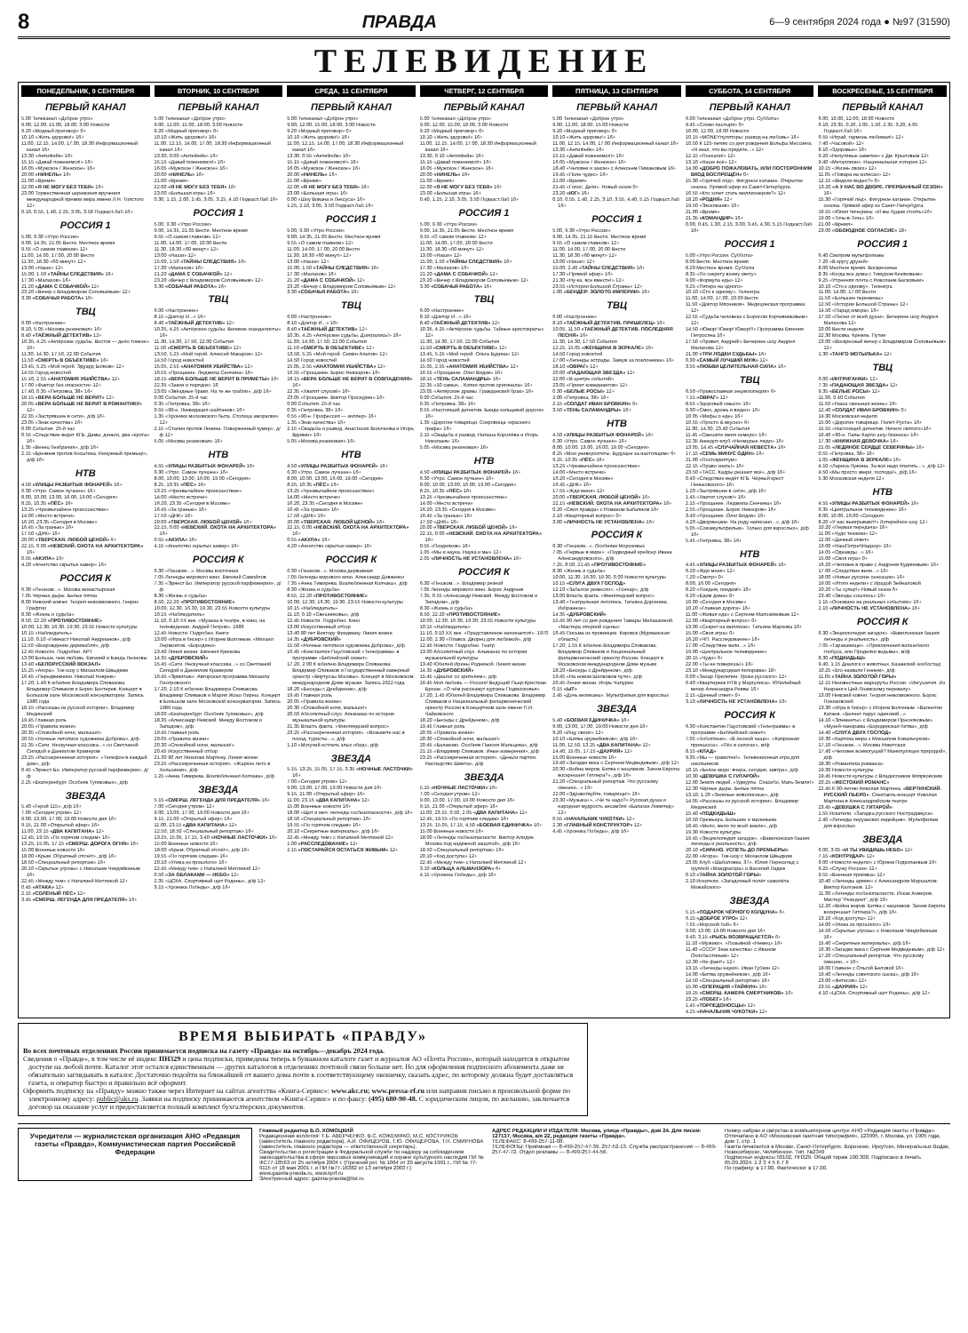8 ПРАВДА 6—9 сентября 2024 года ● №97 (31590)
ТЕЛЕВИДЕНИЕ
ПОНЕДЕЛЬНИК, 9 СЕНТЯБРЯ
ПЕРВЫЙ КАНАЛ
5.00 Телеканал «Доброе утро»
9.00, 12.00, 15.00, 18.00, 3.00 Новости
9.20 «Модный приговор» 0+
10.10 «Жить здорово!» 16+
11.00, 12.15, 14.00, 17.00, 18.30 Информационный канал 16+
13.30 «АнтиФейк» 16+
15.15 «Давай поженимся!» 16+
16.05 «Мужское / Женское» 16+
20.00 «НИНЕЛЬ» 16+
21.00 «Время»
22.00 «Я НЕ МОГУ БЕЗ ТЕБЯ» 16+
23.00 Торжественная церемония вручения международной премии мира имени Л.Н. Толстого 12+
0.10, 0.55, 1.40, 2.25, 3.05, 3.50 Подкаст.Лаб 16+
РОССИЯ 1
5.00, 9.30 «Утро России»
9.00, 14.35, 21.05 Вести. Местное время
9.55 «О самом главном» 12+
11.00, 14.00, 17.00, 20.00 Вести
11.30, 18.30 «60 минут» 12+
13.00 «Наши» 12+
15.00, 1.50 «ТАЙНЫ СЛЕДСТВИЯ» 16+
17.30 «Малахов» 16+
21.20 «ДАМА С СОБАЧКОЙ» 12+
23.20 «Вечер с Владимиром Соловьёвым» 12+
3.30 «СОБАЧЬЯ РАБОТА» 16+
ТВЦ
6.00 «Настроение»
8.10, 5.05 «Москва резиновая» 16+
8.40 «ТАЁЖНЫЙ ДЕТЕКТИВ» 12+
10.35, 4.25 «Актёрские судьбы. Восток — дело тонкое» 16+
11.30, 14.30, 17.50, 22.00 События
11.50 «СМЕРТЬ В ОБЪЕКТИВЕ» 16+
13.45, 5.25 «Мой герой. Эдуард Бояков» 12+
14.55 Город новостей
15.10, 2.55 «АНАТОМИЯ УБИЙСТВА» 12+
17.00 «Фактор без опасности» 12+
17.40, 0.35 «Петровка, 38» 16+
18.15 «ВЕРА БОЛЬШЕ НЕ ВЕРИТ» 12+
20.05 «ВЕРА БОЛЬШЕ НЕ ВЕРИТ В РОМАНТИКУ» 12+
22.35 «Застрявшие в сети», д/ф 16+
23.05 «Знак качества» 16+
0.00 События. 25-й час
0.55 «Следствие ведет КГБ. Дамы, деньги, два «крота» 16+
1.35 «Венец безбрачия», д/ф 16+
2.15 «Брежнев против Косыгина. Ненужный премьер», д/ф 16+
НТВ
4.50 «УЛИЦЫ РАЗБИТЫХ ФОНАРЕЙ» 16+
6.30 «Утро. Самое лучшее» 16+
8.00, 10.00, 13.00, 16.00, 19.00 «Сегодня»
8.25, 10.35 «ПЁС» 16+
13.25 «Чрезвычайное происшествие»
14.00 «Место встречи»
16.20, 23.35 «Сегодня в Москве»
16.45 «За гранью» 16+
17.50 «ДНК» 16+
20.00 «ТВЕРСКАЯ. ЛЮБОЙ ЦЕНОЙ» 6+
22.15, 0.00 «НЕВСКИЙ. ОХОТА НА АРХИТЕКТОРА» 16+
0.55 «АКУЛА» 16+
4.20 «Агентство скрытых камер» 16+
РОССИЯ К
6.30 «Пешком...». Москва монастырская
7.05 Чёрные дыры. Белые пятна
8.00 Невский ковчег. Теория невозможного. Генрих Графтио
8.30 «Жизнь и судьба»
8.50, 22.20 «ПРОТИВОСТОЯНИЕ»
10.00, 12.30, 16.30, 19.30, 23.55 Новости культуры
10.15 «Наблюдатель»
11.10, 0.10 «Гимнаст Николай Андрианов», д/ф
11.50 «Возрождение дирижабля», д/ф
12.45 Новости. Подробно. АРТ
13.00 Больше, чем любовь. Евгений и Банда Леоновы
13.40 «БЕЛОРУССКИЙ ВОКЗАЛ»
15.25 «Агора». Ток-шоу с Михаилом Швыдким
16.45 «Передвижники. Николай Неврев»
17.20, 1.40 К юбилею Владимира Спивакова. Владимир Спиваков и Борис Бехтерев. Концерт в Большом зале Московской консерватории. Запись 1980 года
18.15 «Рассказы из русской истории». Владимир Мединский
19.45 Главная роль
20.05 «Правила жизни»
20.35 «Спокойной ночи, малыши!»
20.55 «Ночные летописи художника Доброва», д/ф
21.35 «Сати. Нескучная классика...» со Светланой Сигидой и Даниилом Крамером
23.25 «Рассекреченная история». «Телефон в каждый дом», д/ф
0.45 «Эрнест Бо. Император русской парфюмерии», д/ф
2.25 «Екатеринбург. Особняк Тупиковых», д/ф
ЗВЕЗДА
5.40 «Герой 115», д/ф 16+
7.00 «Сегодня утром» 12+
9.00, 13.00, 17.00, 19.00 Новости дня 16+
9.15, 21.00 «Открытый эфир» 16+
11.00, 23.15 «ДВА КАПИТАНА» 12+
12.45, 19.55 «По горячим следам» 16+
13.25, 15.05, 17.15 «СМЕРШ. ДОРОГА ОГНЯ» 16+
15.00 Военные новости 16+
18.00 «Крым. Обратный отсчёт», д/ф 16+
18.50 «Специальный репортаж» 16+
20.10 «Скрытые угрозы» с Николаем Чиндяйкиным 16+
22.45 «Между тем» с Наталией Метлиной 12+
0.45 «АТАКА» 12+
2.15 «СОЛЁНЫЙ ПЁС» 12+
3.45 «СМЕРШ. ЛЕГЕНДА ДЛЯ ПРЕДАТЕЛЯ» 16+
ВТОРНИК, 10 СЕНТЯБРЯ
ПЕРВЫЙ КАНАЛ
5.00 Телеканал «Доброе утро»
9.00, 12.00, 15.00, 18.00, 3.00 Новости
9.20 «Модный приговор» 0+
10.10 «Жить здорово!» 16+
11.00, 12.15, 14.00, 17.00, 18.30 Информационный канал 16+
13.30, 0.00 «АнтиФейк» 16+
15.15 «Давай поженимся!» 16+
16.05 «Мужское / Женское» 16+
20.00 «НИНЕЛЬ» 16+
21.00 «Время»
22.00 «Я НЕ МОГУ БЕЗ ТЕБЯ» 16+
23.00 «Большая игра» 16+
0.30, 1.15, 2.00, 2.45, 3.05, 3.25, 4.10 Подкаст.Лаб 16+
РОССИЯ 1
5.00, 9.30 «Утро России»
9.00, 14.35, 21.05 Вести. Местное время
9.55 «О самом главном» 12+
11.00, 14.00, 17.00, 20.00 Вести
11.30, 18.30 «60 минут» 12+
13.00 «Наши» 12+
15.00, 1.50 «ТАЙНЫ СЛЕДСТВИЯ» 16+
17.30 «Малахов» 16+
21.20 «ДАМА С СОБАЧКОЙ» 12+
23.20 «Вечер с Владимиром Соловьёвым» 12+
3.30 «СОБАЧЬЯ РАБОТА» 16+
ТВЦ
6.00 «Настроение»
8.15 «Доктор И...» 16+
8.40 «ТАЁЖНЫЙ ДЕТЕКТИВ» 12+
10.35, 4.25 «Актёрские судьбы. Великие скандалисты» 16+
11.30, 14.30, 17.50, 22.00 События
11.50 «СМЕРТЬ В ОБЪЕКТИВЕ» 12+
13.50, 5.25 «Мой герой. Алексей Макаров» 12+
14.50 Город новостей
15.05, 2.55 «АНАТОМИЯ УБИЙСТВА» 12+
16.55 «Прощание. Людмила Сенчина» 16+
18.15 «ВЕРА БОЛЬШЕ НЕ ВЕРИТ В ПРИМЕТЫ» 16+
22.35 «Закон и порядок» 16
23.05 «Звёздные браки. На те же грабли», д/ф 16+
0.00 События. 25-й час
0.35 «Петровка, 38» 16+
0.55 «90-е. Ликвидация шайтанов» 16+
1.35 «Хроники московского быта. Столица аморалки» 12+
2.15 «Сталин против Ленина. Поверженный кумир», д/ф 12+
5.05 «Москва резиновая» 16+
НТВ
4.55 «УЛИЦЫ РАЗБИТЫХ ФОНАРЕЙ» 16+
6.30 «Утро. Самое лучшее» 16+
8.00, 10.00, 13.00, 16.00, 19.00 «Сегодня»
8.25, 10.35 «ПЁС» 16+
13.25 «Чрезвычайное происшествие»
14.00 «Место встречи»
16.20, 23.35 «Сегодня в Москве»
16.45 «За гранью» 16+
17.50 «ДНК» 16+
20.00 «ТВЕРСКАЯ. ЛЮБОЙ ЦЕНОЙ» 16+
22.15, 0.00 «НЕВСКИЙ. ОХОТА НА АРХИТЕКТОРА» 16+
0.55 «АКУЛА» 16+
4.15 «Агентство скрытых камер» 16+
РОССИЯ К
6.30 «Пешком...». Москва восточная
7.05 Легенды мирового кино. Евгений Самойлов
7.35 «Эрнест Бо. Император русской парфюмерии», д/ф
8.30 «Жизнь и судьба»
8.50, 22.20 «ПРОТИВОСТОЯНИЕ»
10.00, 12.30, 16.30, 19.30, 23.55 Новости культуры
10.15 «Наблюдатель»
11.10, 0.10 ХХ век. «Музыка в театре, в кино, на телевидении. Андрей Петров». 1986
12.45 Новости. Подробно. Книги
13.00 «Игра в бисер» с Игорем Волгиным. «Михаил Лермонтов. «Бородино»
13.40 Линия жизни. Евгения Крюкова
14.35 «ДУБРОВСКИЙ»
15.45 «Сати. Нескучная классика...» со Светланой Сигидой и Даниилом Крамером
16.45 «Эрмитаж». Авторская программа Михаила Пиотровского
17.20, 2.10 К юбилею Владимира Спивакова. Владимир Спиваков и Мария Жоао Пиреш. Концерт в Большом зале Московской консерватории. Запись 1989 года
18.00 «Екатеринбург. Особняк Тупиковых», д/ф
18.35 «Александр Невский. Между Востоком и Западом», д/ф
19.45 Главная роль
20.05 «Правила жизни»
20.30 «Спокойной ночи, малыши!»
20.45 Искусственный отбор
21.30 90 лет Николаю Мартену. Линия жизни
23.25 «Рассекреченная история». «Жаркое лето в Хельсинки», д/ф
1.25 «Анна Тимирева. Возлюбленная Колчака», д/ф
ЗВЕЗДА
5.15 «СМЕРШ. ЛЕГЕНДА ДЛЯ ПРЕДАТЕЛЯ» 16+
7.00 «Сегодня утром» 12+
9.00, 13.00, 17.00, 19.00 Новости дня 16+
9.15, 21.00 «Открытый эфир» 16+
11.00, 23.15 «ДВА КАПИТАНА» 12+
12.50, 18.50 «Специальный репортаж» 16+
13.25, 15.05, 17.15, 3.40 «НОЧНЫЕ ЛАСТОЧКИ» 16+
15.00 Военные новости 16+
18.00 «Крым. Обратный отсчёт», д/ф 16+
19.55 «По горячим следам» 16+
20.10 «Улика из прошлого» 16+
22.45 «Между тем» с Наталией Метлиной 12+
0.50 «ЗА ОБЛАКАМИ — НЕБО» 12+
2.35 «ЦСКА. Спортивный щит Родины», д/ф 12+
3.15 «Хроника Победы», д/ф 16+
СРЕДА, 11 СЕНТЯБРЯ
ПЕРВЫЙ КАНАЛ
5.00 Телеканал «Доброе утро»
9.00, 12.00, 15.00, 18.00, 3.00 Новости
9.20 «Модный приговор» 0+
10.10 «Жить здорово!» 16+
11.00, 12.15, 14.00, 17.00, 18.30 Информационный канал 16+
13.30, 0.55 «АнтиФейк» 16+
15.15 «Давай поженимся!» 16+
16.05 «Мужское / Женское» 16+
20.00 «НИНЕЛЬ» 16+
21.00 «Время»
22.00 «Я НЕ МОГУ БЕЗ ТЕБЯ» 16+
23.00 «Большая игра» 16+
0.00 «Шоу Вована и Лексуса» 16+
1.25, 2.10, 3.05, 3.50 Подкаст.Лаб 16+
РОССИЯ 1
5.00, 9.30 «Утро России»
9.00, 14.35, 21.05 Вести. Местное время
9.55 «О самом главном» 12+
11.00, 14.00, 17.00, 20.00 Вести
11.30, 18.30 «60 минут» 12+
13.00 «Наши» 12+
15.00, 1.50 «ТАЙНЫ СЛЕДСТВИЯ» 16+
17.30 «Малахов» 16+
21.20 «ДАМА С СОБАЧКОЙ» 12+
23.20 «Вечер с Владимиром Соловьёвым» 12+
3.30 «СОБАЧЬЯ РАБОТА» 16+
ТВЦ
6.00 «Настроение»
8.10 «Доктор И...» 16+
8.40 «ТАЁЖНЫЙ ДЕТЕКТИВ» 12+
10.35, 4.25 «Актёрские судьбы. Доигрались!» 16+
11.30, 14.30, 17.50, 22.00 События
11.50 «СМЕРТЬ В ОБЪЕКТИВЕ» 12+
13.50, 5.25 «Мой герой. Семён Альтов» 12+
14.50 Город новостей
15.05, 2.55 «АНАТОМИЯ УБИЙСТВА» 12+
16.55 «Прощание. Борис Невзоров» 16+
18.15 «ВЕРА БОЛЬШЕ НЕ ВЕРИТ В СОВПАДЕНИЯ» 16+
22.35 «Хватит слухов!» 16+
23.05 «Прощание. Виктор Проскурин» 16+
0.00 События. 25-й час
0.35 «Петровка, 38» 16+
0.55 «90-е. Профессия — киллер» 16+
1.35 «Знак качества» 16+
2.15 «Свадьба и развод. Анастасия Волочкова и Игорь Вдовин» 16+
5.05 «Москва резиновая» 16+
НТВ
4.50 «УЛИЦЫ РАЗБИТЫХ ФОНАРЕЙ» 16+
6.30 «Утро. Самое лучшее» 16+
8.00, 10.00, 13.00, 16.00, 19.00 «Сегодня»
8.25, 10.35 «ПЁС» 16+
13.25 «Чрезвычайное происшествие»
14.00 «Место встречи»
16.20, 23.35 «Сегодня в Москве»
16.45 «За гранью» 16+
17.50 «ДНК» 16+
20.00 «ТВЕРСКАЯ. ЛЮБОЙ ЦЕНОЙ» 16+
22.15, 0.00 «НЕВСКИЙ. ОХОТА НА АРХИТЕКТОРА» 16+
0.55 «АКУЛА» 16+
4.20 «Агентство скрытых камер» 16+
РОССИЯ К
6.30 «Пешком...». Москва державная
7.05 Легенды мирового кино. Александр Довженко
7.35 «Анна Тимирева. Возлюбленная Колчака», д/ф
8.30 «Жизнь и судьба»
8.55, 22.20 «ПРОТИВОСТОЯНИЕ»
10.00, 12.30, 16.30, 19.30, 23.55 Новости культуры
10.15 «Наблюдатель»
11.10, 0.10 «Свешниковы», д/ф
12.45 Новости. Подробно. Кино
13.00 Искусственный отбор
13.40 80 лет Виктору Фридману. Линия жизни
14.35 «ДУБРОВСКИЙ»
15.50 «Ночные летописи художника Доброва», д/ф
16.45 «Константин Паустовский «Телеграмма» в программе «Библейский сюжет»
17.20, 2.00 К юбилею Владимира Спивакова. Владимир Спиваков и Государственный камерный оркестр «Виртуозы Москвы». Концерт в Московском международном Доме музыки. Запись 2022 года
18.20 «Беседы с Дрейденом», д/ф
19.45 Главная роль
20.05 «Правила жизни»
20.30 «Спокойной ночи, малыши!»
20.50 Абсолютный слух. Альманах по истории музыкальной культуры
21.35 Власть факта. «Финляндский вопрос»
23.25 «Рассекреченная история». «Возьмите нас в поход, туристы...», д/ф
1.10 «Могучий истлеть злых обид», д/ф
ЗВЕЗДА
5.15, 13.25, 15.05, 17.15, 3.35 «НОЧНЫЕ ЛАСТОЧКИ» 16+
7.00 «Сегодня утром» 12+
9.00, 13.00, 17.00, 19.00 Новости дня 16+
9.15, 21.00 «Открытый эфир» 16+
11.00, 23.15 «ДВА КАПИТАНА» 12+
15.00 Военные новости 16+
18.00 «Щит и меч: легенды госбезопасности», д/ф 16+
18.50 «Специальный репортаж» 16+
19.55 «По горячим следам» 16+
20.10 «Секретные материалы», д/ф 16+
22.45 «Между тем» с Наталией Метлиной 12+
1.00 «РАССЛЕДОВАНИЕ» 12+
2.15 «ПОСТАРАЙСЯ ОСТАТЬСЯ ЖИВЫМ» 12+
ЧЕТВЕРГ, 12 СЕНТЯБРЯ
ПЕРВЫЙ КАНАЛ
5.00 Телеканал «Доброе утро»
9.00, 12.00, 15.00, 18.00, 3.00 Новости
9.20 «Модный приговор» 0+
10.10 «Жить здорово!» 16+
11.00, 12.15, 14.00, 17.00, 18.30 Информационный канал 16+
13.30, 0.10 «АнтиФейк» 16+
15.15 «Давай поженимся!» 16+
16.05 «Мужское / Женское» 16+
20.00 «НИНЕЛЬ» 16+
21.00 «Время»
22.00 «Я НЕ МОГУ БЕЗ ТЕБЯ» 16+
23.00 «Большая игра» 16+
0.40, 1.25, 2.10, 3.05, 3.50 Подкаст.Лаб 16+
РОССИЯ 1
5.00, 9.30 «Утро России»
9.00, 14.35, 21.05 Вести. Местное время
9.55 «О самом главном» 12+
11.00, 14.00, 17.00, 20.00 Вести
11.30, 18.30 «60 минут» 12+
13.00 «Наши» 12+
15.00, 1.50 «ТАЙНЫ СЛЕДСТВИЯ» 16+
17.30 «Малахов» 16+
21.20 «ДАМА С СОБАЧКОЙ» 12+
23.20 «Вечер с Владимиром Соловьёвым» 12+
3.30 «СОБАЧЬЯ РАБОТА» 16+
ТВЦ
6.00 «Настроение»
8.10 «Доктор И...» 16+
8.40 «ТАЁЖНЫЙ ДЕТЕКТИВ» 12+
10.35, 4.25 «Актёрские судьбы. Тайные аристократы» 12+
11.30, 14.30, 17.50, 22.00 События
11.50 «СМЕРТЬ В ОБЪЕКТИВЕ» 12+
13.45, 5.25 «Мой герой. Ольга Будина» 12+
14.50 Город новостей
15.05, 2.55 «АНАТОМИЯ УБИЙСТВА» 12+
16.55 «Прощание. Олег Видов» 16+
18.15 «ТЕНЬ САЛАМАНДРЫ» 16+
22.35 «10 самых... Копии против оригинала» 16+
23.05 «Актёрские драмы. Гражданский брак» 16+
0.00 События. 25-й час
0.35 «Петровка, 38» 16+
0.55 «Настоящий детектив. Банда кольцевой дороги» 16+
1.35 «Дорогие товарищи. Сокровища «красного графа» 16+
2.15 «Свадьба и развод. Наташа Королёва и Игорь Николаев» 16+
5.05 «Москва резиновая» 16+
НТВ
4.50 «УЛИЦЫ РАЗБИТЫХ ФОНАРЕЙ» 16+
6.30 «Утро. Самое лучшее» 16+
8.00, 10.00, 13.00, 16.00, 19.00 «Сегодня»
8.25, 10.35 «ПЁС» 16+
13.25 «Чрезвычайное происшествие»
14.00 «Место встречи»
16.20, 23.35 «Сегодня в Москве»
16.45 «За гранью» 16+
17.50 «ДНК» 16+
20.00 «ТВЕРСКАЯ. ЛЮБОЙ ЦЕНОЙ» 16+
22.15, 0.00 «НЕВСКИЙ. ОХОТА НА АРХИТЕКТОРА» 16+
0.55 «Поздняков» 16+
1.05 «Мы и наука. Наука и мы» 12+
2.05 «ЛИЧНОСТЬ НЕ УСТАНОВЛЕНА» 16+
РОССИЯ К
6.30 «Пешком...». Владимир резной
7.05 Легенды мирового кино. Борис Андреев
7.35, 0.55 «Александр Невский. Между Востоком и Западом», д/ф
8.30 «Жизнь и судьба»
8.50, 22.20 «ПРОТИВОСТОЯНИЕ»
10.00, 12.30, 16.30, 19.30, 23.55 Новости культуры
10.15 «Наблюдатель»
11.10, 0.10 ХХ век. «Представление начинается!». 1970
12.00, 2.30 «Плавск. Дворец для любимой», д/ф
12.45 Новости. Подробно. Театр
13.00 Абсолютный слух. Альманах по истории музыкальной культуры
13.40 Юбилей Ирины Родниной. Линия жизни
14.35 «ДУБРОВСКИЙ»
15.45 «Диалог со зрителем», д/ф
16.45 Моя любовь — Россия! Ведущий Пьер-Кристиан Броше. «О чём расскажут курганы Подмосковья»
17.20, 1.45 Юбилей Владимира Спивакова. Владимир Спиваков и Национальный филармонический оркестр России в Концертном зале имени П.И. Чайковского
18.20 «Беседы с Дрейденом», д/ф
19.45 Главная роль
20.05 «Правила жизни»
20.30 «Спокойной ночи, малыши!»
20.45 «Балаково. Особняк Паисия Мальцева», д/ф
21.15 «Владимир Спиваков. Иные измерения», д/ф
23.25 «Рассекреченная история». «Деньги партии. Наследство Шмита», д/ф
ЗВЕЗДА
5.15 «НОЧНЫЕ ЛАСТОЧКИ» 16+
7.00 «Сегодня утром» 12+
9.00, 13.00, 17.00, 19.00 Новости дня 16+
9.15, 21.00 «Открытый эфир» 16+
11.00, 23.15, 0.50, 2.05 «ДВА КАПИТАНА» 12+
12.45, 19.55 «По горячим следам» 16+
13.25, 15.05, 17.15, 4.50 «БОЕВАЯ ЕДИНИЧКА» 16+
15.00 Военные новости 16+
18.00 «Легенды госбезопасности. Виктор Алидин. Москва под надёжной защитой», д/ф 16+
18.50 «Специальный репортаж» 16+
20.10 «Код доступа» 12+
22.45 «Между тем» с Наталией Метлиной 12+
3.10 «КОЛЬЦА АЛЬМАНЗОРА» 6+
4.15 «Хроника Победы», д/ф 16+
ПЯТНИЦА, 13 СЕНТЯБРЯ
ПЕРВЫЙ КАНАЛ
5.00 Телеканал «Доброе утро»
9.00, 12.00, 18.00, 15.00 Новости
9.20 «Модный приговор» 0+
10.10 «Жить здорово!» 16+
11.00, 12.15, 14.00, 17.00 Информационный канал 16+
13.30 «АнтиФейк» 16+
15.15 «Давай поженимся!» 16+
16.05 «Мужское / Женское» 16+
18.40 «Человек и закон» с Алексеем Пимановым 16+
19.45 «Поле чудес» 16+
21.00 «Время»
21.45 «Голос. Дети». Новый сезон 0+
23.20 «ЮГ» 16+
0.10, 0.55, 1.40, 2.25, 3.10, 3.55, 4.40, 5.15 Подкаст.Лаб 16+
РОССИЯ 1
5.00, 9.30 «Утро России»
9.00, 14.35, 21.15 Вести. Местное время
9.55 «О самом главном» 12+
11.00, 14.00, 17.00, 20.00 Вести
11.30, 18.30 «60 минут» 12+
13.00 «Наши» 12+
15.00, 2.40 «ТАЙНЫ СЛЕДСТВИЯ» 16+
17.30 «Прямой эфир» 16+
21.30 «Ну-ка, все вместе!» 12+
23.55 «Истории Большой Страны» 12+
1.00 «БЕНДЕР: ЗОЛОТО ИМПЕРИИ» 16+
ТВЦ
6.00 «Настроение»
8.10 «ТАЁЖНЫЙ ДЕТЕКТИВ. ПРИШЕЛЕЦ» 16+
10.05, 11.50 «ТАЁЖНЫЙ ДЕТЕКТИВ. ПОСЛЕДНЯЯ ПЕСНЯ» 16+
11.30, 14.30, 17.50 События
12.25, 15.05 «ЖЕНЩИНА В ЗЕРКАЛЕ» 16+
14.50 Город новостей
17.00 «Легенды эстрады. Замуж за поклонника» 16+
18.10 «ОВРАГ» 12+
20.00 «ПАДАЮЩАЯ ЗВЕЗДА» 12+
22.00 «В центре событий»
23.05 «Приют комедиантов» 12+
0.30 «БЕЛЫЕ РОСЫ» 12+
2.00 «Петровка, 38» 16+
2.15 «СОЛДАТ ИВАН БРОВКИН» 0+
3.50 «ТЕНЬ САЛАМАНДРЫ» 16+
НТВ
4.50 «УЛИЦЫ РАЗБИТЫХ ФОНАРЕЙ» 16+
6.30 «Утро. Самое лучшее» 16+
8.00, 10.00, 13.00, 16.00, 19.00 «Сегодня»
8.25 «Мои университеты. Будущее за настоящим» 6+
9.25, 10.35 «ПЁС» 16+
13.25 «Чрезвычайное происшествие»
14.00 «Место встречи»
16.20 «Сегодня в Москве»
16.45 «ДНК» 16+
17.55 «Жди меня» 12+
20.00 «ТВЕРСКАЯ. ЛЮБОЙ ЦЕНОЙ» 16+
22.15 «НЕВСКИЙ. ОХОТА НА АРХИТЕКТОРА» 16+
0.20 «Своя правда» с Романом Бабаяном 16+
2.10 «Квартирный вопрос» 0+
3.00 «ЛИЧНОСТЬ НЕ УСТАНОВЛЕНА» 16+
РОССИЯ К
6.30 «Пешком...». Особняки Морозовых
7.05 «Первые в мире». «Подводный крейсер Ивана Александровского», д/ф
7.25, 8.50, 21.45 «ПРОТИВОСТОЯНИЕ»
8.30 «Жизнь и судьба»
10.00, 12.30, 16.30, 19.30, 0.00 Новости культуры
10.15 «СЛУГА ДВУХ ГОСПОД»
12.10 «Забытое ремесло». «Гончар», д/ф
13.00 Власть факта. «Финляндский вопрос»
13.40 «Театральная летопись. Татьяна Доронина. Избранное»
14.35 «ДУБРОВСКИЙ»
15.45 90 лет со дня рождения Тамары Милашкиной. «Мастера оперной сцены»
16.45 Письма из провинции. Кировск (Мурманская область)
17.20, 1.55 К юбилею Владимира Спивакова. Владимир Спиваков и Национальный филармонический оркестр России. Концерт в Московском международном Доме музыки
18.20 «Беседы с Дрейденом», д/ф
19.45 «На новом Шёлковом пути», д/ф
20.45 Линия жизни. Игорь Чапурин
0.15 «ЫТ»
2.45 «Дочь великана». Мультфильм для взрослых
ЗВЕЗДА
5.40 «БОЕВАЯ ЕДИНИЧКА» 16+
9.00, 13.00, 17.00, 19.00 Новости дня 16+
9.20 «Ищу своих» 12+
10.10 «Битва оружейников», д/ф 16+
11.00, 12.50, 13.25 «ДВА КАПИТАНА» 12+
14.40, 15.05, 17.15 «ДАУРИЯ» 12+
15.00 Военные новости 16+
19.40 «Загадки века с Сергеем Медведевым», д/ф 12+
20.30 «Война миров. Битва с нацизмом. Зачем Европа воскрешает Гитлера?», д/ф 16+
21.20 «Специальный репортаж. Что русскому смешно...» 16+
22.00 «Здравствуйте, товарищи!» 16+
23.30 «Музыка+». «Чё те надо?» Русская душа и народная мудрость ансамбля «Балаган Лимитед» 12+
0.55 «НАЧАЛЬНИК ЧУКОТКИ» 12+
2.30 «ГЛАВНЫЙ КОНСТРУКТОР» 12+
4.45 «Хроника Победы», д/ф 16+
СУББОТА, 14 СЕНТЯБРЯ
ПЕРВЫЙ КАНАЛ
6.00 Телеканал «Доброе утро. Суббота»
9.45 «Слово пастыря» 0+
10.00, 12.00, 18.00 Новости
10.15 «MONEYпуляторы: развод на любовь» 16+
10.50 К 125-летию со дня рождения Вольфа Мессинга. «Я знал, что вы придёте...» 12+
12.15 «Поехали!» 12+
13.10 «Наше всё» 12+
14.00 «ДОБРО ПОЖАЛОВАТЬ, ИЛИ ПОСТОРОННИМ ВХОД ВОСПРЕЩЁН» 0+
15.30 «Горячий лёд». Фигурное катание. Открытие сезона. Прямой эфир из Санкт-Петербурга.
16.55 «Кто хочет стать миллионером?» 12+
18.20 «РОДНЯ» 12+
19.50 «Эксклюзив» 16+
21.00 «Время»
21.35 «КОМАНДИР» 16+
0.00, 0.45, 1.30, 2.15, 3.00, 3.45, 4.30, 5.15 Подкаст.Лаб 16+
РОССИЯ 1
5.00 «Утро России. Суббота»
8.00 Вести. Местное время
8.20 Местное время. Суббота
8.35 «По секрету всему свету»
9.00 «Формула еды» 12+
9.25 «Пятеро на одного»
10.10 «Сто к одному». Телеигра
11.00, 14.00, 17.00, 20.00 Вести
11.50 «Доктор Мясников». Медицинская программа 12+
12.55 «Судьба человека с Борисом Корчевниковым» 12+
14.50 «Юмор! Юмор! Юмор!!!» Программа Евгения Петросяна 16+
17.50 «Привет, Андрей!» Вечернее шоу Андрея Малахова 12+
21.00 «ТРИ ЛОДКИ СУДЬБЫ» 16+
0.30 «САМЫЙ ЛУЧШИЙ МУЖ» 12+
3.55 «ЛЮБВИ ЦЕЛИТЕЛЬНАЯ СИЛА» 16+
ТВЦ
6.50 «Православная энциклопедия» 6+
7.15 «ОВРАГ» 12+
8.55 «Здоровый смысл» 16+
9.30 «Смех, дрожь и видео» 16+
10.05 «Мифы о еде» 16+
10.55 «Просто & вкусно» 6+
11.30, 14.30, 23.40 События
11.45 «Смешите меня семеро» 16+
12.35 Анекдот-клуб «Нехмурые люди» 16+
13.05, 14.45 «СЛУЧАЙНАЯ НЕВЕСТА» 16+
17.15 «СЕМЬ МИНУС ОДИН» 16+
21.00 «Постскриптум»
22.15 «Право знать!» 16+
23.50 «ТАСС. Кадры решают всё», д/ф 16+
0.40 «Следствие ведёт КГБ. Чёрный крест Пеньковского» 16+
1.20 «Застрявшие в сети», д/ф 16+
1.45 «Хватит слухов!» 16+
2.15 «Прощание. Людмила Сенчина» 16+
2.55 «Прощание. Борис Невзоров» 16+
3.40 «Прощание. Олег Видов» 16+
4.20 «Дворжецкие. На роду написано...», д/ф 16+
5.05 «Союзмультфильм». Только для взрослых», д/ф 16+
5.45 «Петровка, 38» 16+
НТВ
4.45 «УЛИЦЫ РАЗБИТЫХ ФОНАРЕЙ» 16+
6.20 «Жди меня» 12+
7.20 «Смотр» 0+
8.00, 16.00 «Сегодня»
8.20 «Поедем, поедим!» 16+
9.20 «Едим дома» 0+
10.00 «Сегодня в Москве»
10.20 «Главная дорога» 16+
11.00 «Живая еда» с Сергеем Малозёмовым 12+
12.00 «Квартирный вопрос» 0+
13.00 «Секрет на миллион». Татьяна Маркова 16+
15.00 «Своя игра» 0+
16.20 «ЧП. Расследование» 16+
17.00 «Следствие вели...» 16+
19.00 «Центральное телевидение»
20.15 «Чудо» 6+
22.00 «Ты не поверишь!» 16+
23.10 «Международная пилорама» 18+
0.00 «Захар Прилепин. Уроки русского» 12+
0.40 «Квартирник НТВ у Маргулиса». Юбилейный вечер Александра Реввы 16+
2.15 «Дачный ответ» 0+
3.10 «ЛИЧНОСТЬ НЕ УСТАНОВЛЕНА» 16+
РОССИЯ К
6.30 «Константин Паустовский «Телеграмма» в программе «Библейский сюжет»
7.05 «Хоботёнок». «В лесной чаще». «Капризная принцесса». «Пёс в сапогах», м/ф
8.15 «КЛАД»
9.35 «Мы — грамотеи!». Телевизионная игра для школьников
10.15 «Белое море: вчера, сегодня, завтра», д/ф
10.30 «ДЕВУШКА С ГИТАРОЙ»
12.00 Земля людей. «Удмурты. Спасибо, Мать-Земля!»
12.30 Чёрные дыры. Белые пятна
13.10, 1.20 «Зелёные живописные», д/ф
14.05 «Рассказы из русской истории». Владимир Мединский
15.40 «ПОДКИДЫШ»
16.50 Премьера. Большие и маленькие
18.45 «Мело, мело по всей земле», д/ф
19.30 Новости культуры
19.45 «Энциклопедия загадок». «Вавилонская башня: легенды и реальность», д/ф
20.10 «СИРАНО. УСПЕТЬ ДО ПРЕМЬЕРЫ»
22.00 «Агора». Ток-шоу с Михаилом Швыдким
23.05 Клуб «Шаболовка, 37». Юлия Пересильд с группой «Мандрагора» и Василий Ладюк
0.10 «ТАЙНА ЗОЛОТОЙ ГОРЫ»
2.10 Искатели. «Загадочный полёт самолёта Можайского»
ЗВЕЗДА
5.15 «ПОДАРОК ЧЁРНОГО КОЛДУНА» 6+
6.15 «ДОБРОЕ УТРО» 12+
7.55 «Морской бой» 6+
9.00, 13.00, 19.00 Новости дня 16+
9.40, 3.15 «РЫСЬ ВОЗВРАЩАЕТСЯ» 6+
11.10 «Мужики». «Позывной «Немец» 16+
11.40 «СССР. Знак качества» с Иваном Охлобыстиным» 12+
12.30 «Не факт!» 12+
13.15 «Легенды науки». Иван Губкин 12+
14.00 «Битва оружейников», д/ф 16+
14.50 «Специальный репортаж» 16+
15.00 «ОПЕРАЦИЯ «ТАЙФУН» 16+
19.25 «СМЕРШ. КАМЕРА СМЕРТНИКОВ» 16+
23.25 «ПОБЕГ» 16+
1.45 «ТОРПЕДОНОСЦЫ» 12+
4.25 «НАЧАЛЬНИК ЧУКОТКИ» 12+
ВОСКРЕСЕНЬЕ, 15 СЕНТЯБРЯ
ПЕРВЫЙ КАНАЛ
6.00, 10.00, 12.00, 18.00 Новости
6.10, 23.35, 0.20, 1.05, 1.50, 2.35, 3.20, 4.05 Подкаст.Лаб 16+
6.55 «Играй, гармонь любимая!» 12+
7.40 «Часовой» 12+
8.10 «Здоровье» 16+
9.20 «Непутёвые заметки» с Дм. Крыловым 12+
9.40 «Металлион». Национальная лотерея 12+
10.15 «Жизнь своих» 12+
11.05 «Повара на колёсах» 12+
12.15 «Видели видео?» 0+
13.20 «А У НАС ВО ДВОРЕ. ПРЕРВАННЫЙ СЕЗОН» 16+
15.30 «Горячий лёд». Фигурное катание. Открытие сезона. Прямой эфир из Санкт-Петербурга.
16.55 «Юлия Чичерина: «И мы будем стоять»16+
19.00 «Точь-в-Точь» 16+
21.00 «Время»
23.00 «ОБОЮДНОЕ СОГЛАСИЕ» 18+
РОССИЯ 1
6.40 Смотрим мультфильмы
7.20 «В кругу друзей»
8.00 Местное время. Воскресенье
8.35 «Когда все дома с Тимуром Кизяковым»
9.25 «Утренняя почта с Николаем Басковым»
10.10 «Сто к одному». Телеигра
11.00, 14.00, 17.00 Вести
11.50 «Большие перемены»
12.50 «Истории Большой Страны» 12+
14.50 «Парад юмора» 16+
17.50 «Песни от всей души». Вечернее шоу Андрея Малахова 12+
20.00 Вести недели
22.30 Москва. Кремль. Путин
23.00 «Воскресный вечер с Владимиром Соловьёвым» 12+
1.30 «ТАНГО МОТЫЛЬКА» 12+
ТВЦ
6.00 «ИНТРИГАНКИ» 12+
7.35 «ПАДАЮЩАЯ ЗВЕЗДА» 12+
9.35 «БЕЛЫЕ РОСЫ» 12+
11.30, 0.40 События
11.50 «Наша смешная жизнь» 16+
12.40 «СОЛДАТ ИВАН БРОВКИН» 0+
14.30 Московская неделя
15.00 «Дорогие товарищи. Полёт Руста» 16+
15.55 «Настоящий детектив. Ничего святого»16+
16.40 «90-е. Папы Карло шоу-бизнеса» 16+
17.30 «КНИЖНАЯ ДЕВОЧКА» 16+
21.05 «ЛЕДЯНОЕ СЕРДЦЕ СЕВЕРИНЫ» 16+
0.55 «Петровка, 38» 16+
1.05 «ЖЕНЩИНА В ЗЕРКАЛЕ» 16+
4.10 «Лариса Лужина. За всё надо платить...», д/ф 12+
4.50 «Мы просто звери, господа!», д/ф 16+
5.30 Московская неделя 12+
НТВ
4.55 «УЛИЦЫ РАЗБИТЫХ ФОНАРЕЙ» 16+
6.35 «Центральное телевидение» 16+
8.00, 10.00, 16.00 «Сегодня»
8.20 «У нас выигрывают!» Лотерейное шоу 12+
10.20 «Первая передача» 16+
11.00 «Чудо техники» 12+
12.00 «Дачный ответ»
13.00 «НашПотребНадзор» 16+
14.05 «Однажды...» 16+
15.00 «Своя игра» 0+
16.20 «Человек в праве с Андреем Кудиновым» 16+
17.00 «Следствие вели...» 16+
18.00 «Новые русские сенсации» 16+
19.00 «Итоги недели» с Ирадой Зейналовой
20.20 «Ты супер!» Новый сезон 6+
23.40 «Звёзды сошлись» 16+
1.15 «Основано на реальных событиях» 16+
2.10 «ЛИЧНОСТЬ НЕ УСТАНОВЛЕНА» 16+
РОССИЯ К
6.30 «Энциклопедия загадок». «Вавилонская башня: легенды и реальность», д/ф
7.05 «Тараканище». «Приключения волшебного глобуса, или Проделки ведьмы», м/ф
8.30 «ПОДКИДЫШ»
9.40, 1.15 Диалоги о животных. Казанский зообостад
10.25 «Его назвали Гением», д/ф
11.05 «ТАЙНА ЗОЛОТОЙ ГОРЫ»
12.15 Неизвестные маршруты России. «Ингушетия. Из Назрани к Цей-Лоамскому перевалу»
13.00 Невский ковчег. Теория невозможного. Борис Понизовский
13.30 «Игра в бисер» с Игорем Волгиным. «Валентин Катаев. «Белеет парус одинокий...»
14.10 «Элементы» с Владимиром Пресняковым». «Музей-панорама «Бородинская битва», д/ф
14.40 «СЛУГА ДВУХ ГОСПОД»
16.30 «Картина мира с Михаилом Ковальчуком»
17.10 «Пешком...». Москва Никитская
17.40 «Человек всемогущий? Манипуляции природой», д/ф
18.30 «Романтика романса»
19.30 Новости культуры
19.45 Новости культуры с Владиславом Флярковским
20.25 «ЖЕСТОКИЙ РОМАНС»
22.45 К 90-летию Николая Мартена. «ВЕРТИНСКИЙ. РУССКИЙ ПЬЕРО». Спектакль-концерт Николая Мартена в Александрийском театре
23.45 «ДЕВУШКА С ГИТАРОЙ»
1.55 Искатели. «Загадка русского Нострадамуса»
2.40 «Легенды перуанских индейцев». Мультфильм для взрослых
ЗВЕЗДА
6.00, 3.05 «И ТЫ УВИДИШЬ НЕБО» 12+
7.15 «КОНТРУДАР» 12+
9.00 «Новости недели» с Юрием Подкопаевым 16+
9.25 «Служу России» 12+
9.55 «Военная приёмка» 12+
10.40 «Легенды армии» с Александром Маршалом. Виктор Калганов. 12+
11.30 «Легенды госбезопасности. Искак Ахмеров. Мистер "Резидент", д/ф 16+
12.20 «Война миров. Битва с нацизмом. Зачем Европа воскрешает Гитлера?», д/ф 16+
13.10 «Код доступа» 12+
14.00 «Улика из прошлого» 16+
14.50 «Скрытые угрозы» с Николаем Чиндяйкиным 16+
15.40 «Секретные материалы», д/ф 16+
16.30 «Загадки века с Сергеем Медведевым», д/ф 12+
17.20 «Специальный репортаж. Что русскому смешно...» 16+
18.00 Главное с Ольгой Беловой 16+
19.40 «Легенды советского сыска», д/ф 16+
23.00 «Фетисов» 12+
23.55 «ДАУРИЯ» 12+
4.10 «ЦСКА. Спортивный щит Родины», д/ф 12+
ВРЕМЯ ВЫБИРАТЬ «ПРАВДУ»
Во всех почтовых отделениях России принимается подписка на газету «Правда» на октябрь—декабрь 2024 года.
Сведения о «Правде», в том числе её индекс ПН329 и цена подписки, приведены теперь в бумажном каталоге газет и журналов АО «Почта России», который находится в открытом доступе на любой почте. Каталог этот остался единственным — других каталогов в отделениях почтовой связи больше нет. Но для оформления подписного абонемента даже не обязательно заглядывать в каталог. Достаточно подойти на ближайшей от вашего дома почте к соответствующему окошечку, сказать адрес, по которому должна будет доставляться газета, и оператор быстро и правильно всё оформит.
Оформить подписку на «Правду» можно также через Интернет на сайтах агентства «Книга-Сервис»: www.akc.ru; www.pressa-rf.ru или направив письмо в произвольной форме по электронному адресу: public@aks.ru. Заявки на подписку принимаются агентством «Книга-Сервис» и по факсу: (495) 680-90-48. С юридическим лицом, по желанию, заключается договор на оказание услуг и предоставляется полный комплект бухгалтерских документов.
Учредители — журналистская организация АНО «Редакция газеты «Правда», Коммунистическая партия Российской Федерации
Главный редактор Б.О. КОМОЦКИЙ
Редакционная коллегия: Т.Б. АВЕРЧЕНКО, В.С. КОЖЕМЯКО, М.С. КОСТРИКОВ (заместитель главного редактора), А.И. ОФИЦЕРОВ, Т.Ю. ОФИЦЕРОВА, Т.Н. СМИРНОВА (заместитель главного редактора — ответственный секретарь).
Свидетельство о регистрации в Федеральной службе по надзору за соблюдением законодательства в сфере массовых коммуникаций и охране культурного наследия ПИ № ФС77-18563 от 25 октября 2004 г. (Прежний рег. № 1064 от 29 августа 1991 г., ПИ № 77-9115 от 18 мая 2001 г. и ПИ №77-16382 от 13 октября 2003 г.)
www.gazeta-pravda.ru, www.kprf.ru
Электронный адрес: gazeta-pravda@list.ru
АДРЕС РЕДАКЦИИ И ИЗДАТЕЛЯ: Москва, улица «Правды», дом 24. Для писем: 127137, Москва, а/я 22, редакция газеты «Правда».
ТЕЛЕФАКС: 8-499-257-11-08.
ТЕЛЕФОНЫ: Приёмная — 8-499-257-47-39, 257-52-13. Служба распространения — 8-499-257-47-72. Отдел рекламы — 8-499-257-44-56.
Номер набран и свёрстан в компьютерном центре АНО «Редакция газеты «Правда». Отпечатано в АО «Московская газетная типография», 123995, г. Москва, ул. 1905 года, дом 7, стр. 1
Газета печатается в Москве, Санкт-Петербурге, Воронеже, Иркутске, Минеральных Водах, Новосибирске, Челябинске. Тип. №2349
Подписные индексы 50102, ПН329. Общий тираж 100 300. Подписано в печать 05.09.2024. 1 2 3 4 5 6 7 8
По графику: в 17.00. Фактически: в 17.00.